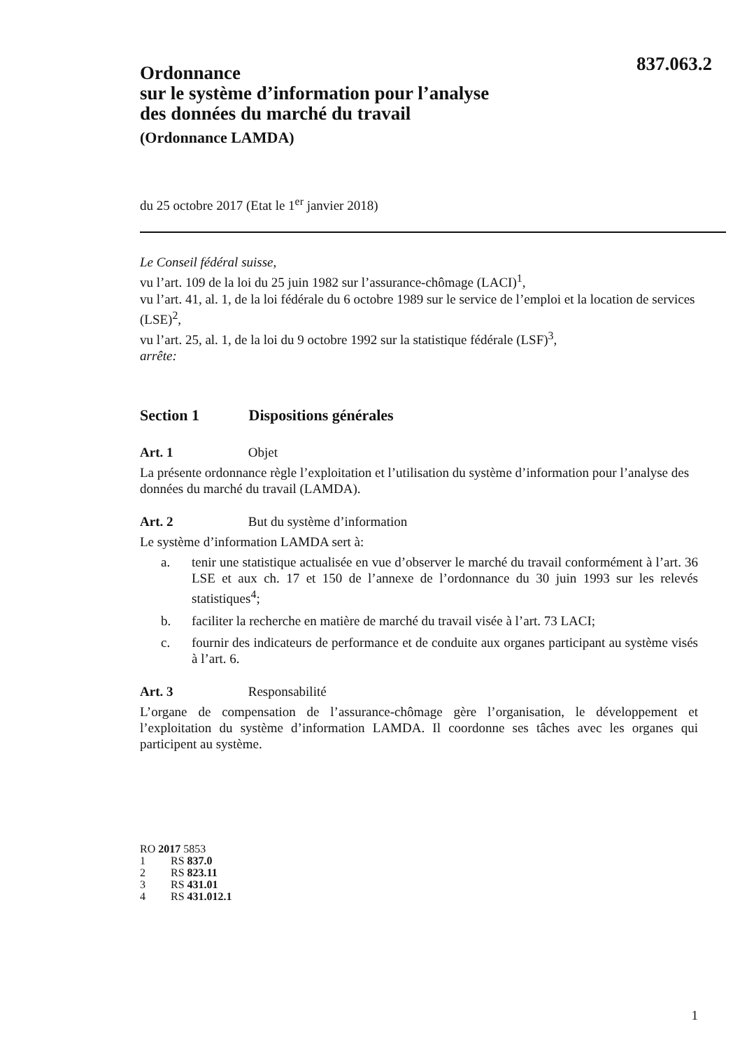837.063.2
Ordonnance
sur le système d’information pour l’analyse
des données du marché du travail
(Ordonnance LAMDA)
du 25 octobre 2017 (Etat le 1<sup>er</sup> janvier 2018)
Le Conseil fédéral suisse,
vu l’art. 109 de la loi du 25 juin 1982 sur l’assurance-chômage (LACI)<sup>1</sup>,
vu l’art. 41, al. 1, de la loi fédérale du 6 octobre 1989 sur le service de l’emploi et la location de services (LSE)<sup>2</sup>,
vu l’art. 25, al. 1, de la loi du 9 octobre 1992 sur la statistique fédérale (LSF)<sup>3</sup>,
arrête:
Section 1 Dispositions générales
Art. 1 Objet
La présente ordonnance règle l’exploitation et l’utilisation du système d’information pour l’analyse des données du marché du travail (LAMDA).
Art. 2 But du système d’information
Le système d’information LAMDA sert à:
a. tenir une statistique actualisée en vue d’observer le marché du travail conformément à l’art. 36 LSE et aux ch. 17 et 150 de l’annexe de l’ordonnance du 30 juin 1993 sur les relevés statistiques<sup>4</sup>;
b. faciliter la recherche en matière de marché du travail visée à l’art. 73 LACI;
c. fournir des indicateurs de performance et de conduite aux organes participant au système visés à l’art. 6.
Art. 3 Responsabilité
L’organe de compensation de l’assurance-chômage gère l’organisation, le développement et l’exploitation du système d’information LAMDA. Il coordonne ses tâches avec les organes qui participent au système.
RO 2017 5853
1 RS 837.0
2 RS 823.11
3 RS 431.01
4 RS 431.012.1
1